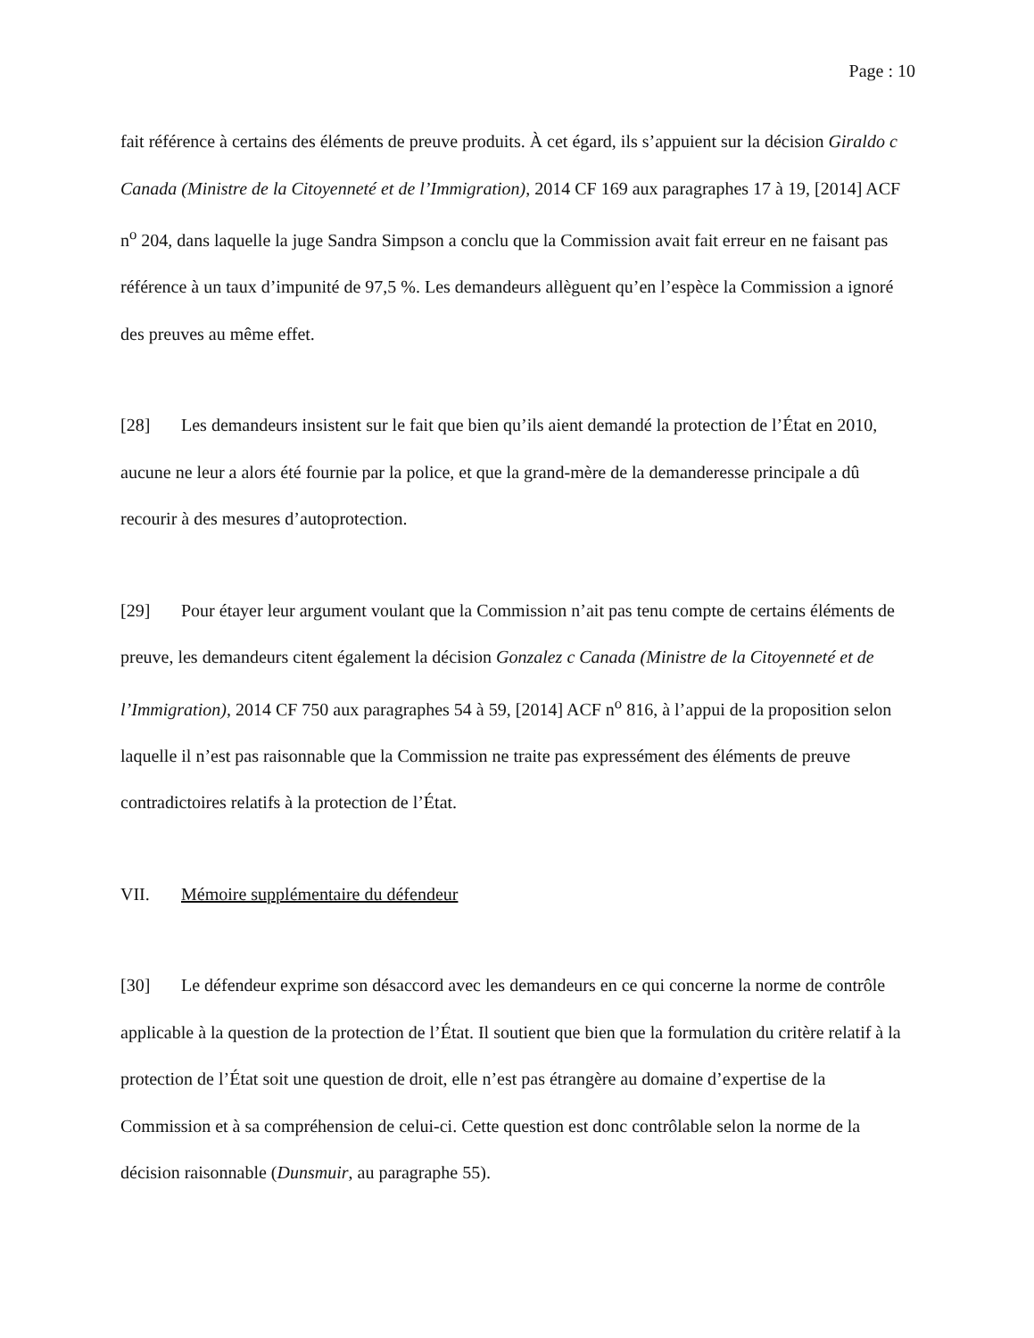Page : 10
fait référence à certains des éléments de preuve produits. À cet égard, ils s’appuient sur la décision Giraldo c Canada (Ministre de la Citoyenneté et de l’Immigration), 2014 CF 169 aux paragraphes 17 à 19, [2014] ACF n<sup>o</sup> 204, dans laquelle la juge Sandra Simpson a conclu que la Commission avait fait erreur en ne faisant pas référence à un taux d’impunité de 97,5 %. Les demandeurs allèguent qu’en l’espèce la Commission a ignoré des preuves au même effet.
[28] Les demandeurs insistent sur le fait que bien qu’ils aient demandé la protection de l’État en 2010, aucune ne leur a alors été fournie par la police, et que la grand-mère de la demanderesse principale a dû recourir à des mesures d’autoprotection.
[29] Pour étayer leur argument voulant que la Commission n’ait pas tenu compte de certains éléments de preuve, les demandeurs citent également la décision Gonzalez c Canada (Ministre de la Citoyenneté et de l’Immigration), 2014 CF 750 aux paragraphes 54 à 59, [2014] ACF n<sup>o</sup> 816, à l’appui de la proposition selon laquelle il n’est pas raisonnable que la Commission ne traite pas expressément des éléments de preuve contradictoires relatifs à la protection de l’État.
VII. Mémoire supplémentaire du défendeur
[30] Le défendeur exprime son désaccord avec les demandeurs en ce qui concerne la norme de contrôle applicable à la question de la protection de l’État. Il soutient que bien que la formulation du critère relatif à la protection de l’État soit une question de droit, elle n’est pas étrangère au domaine d’expertise de la Commission et à sa compréhension de celui-ci. Cette question est donc contrôlable selon la norme de la décision raisonnable (Dunsmuir, au paragraphe 55).